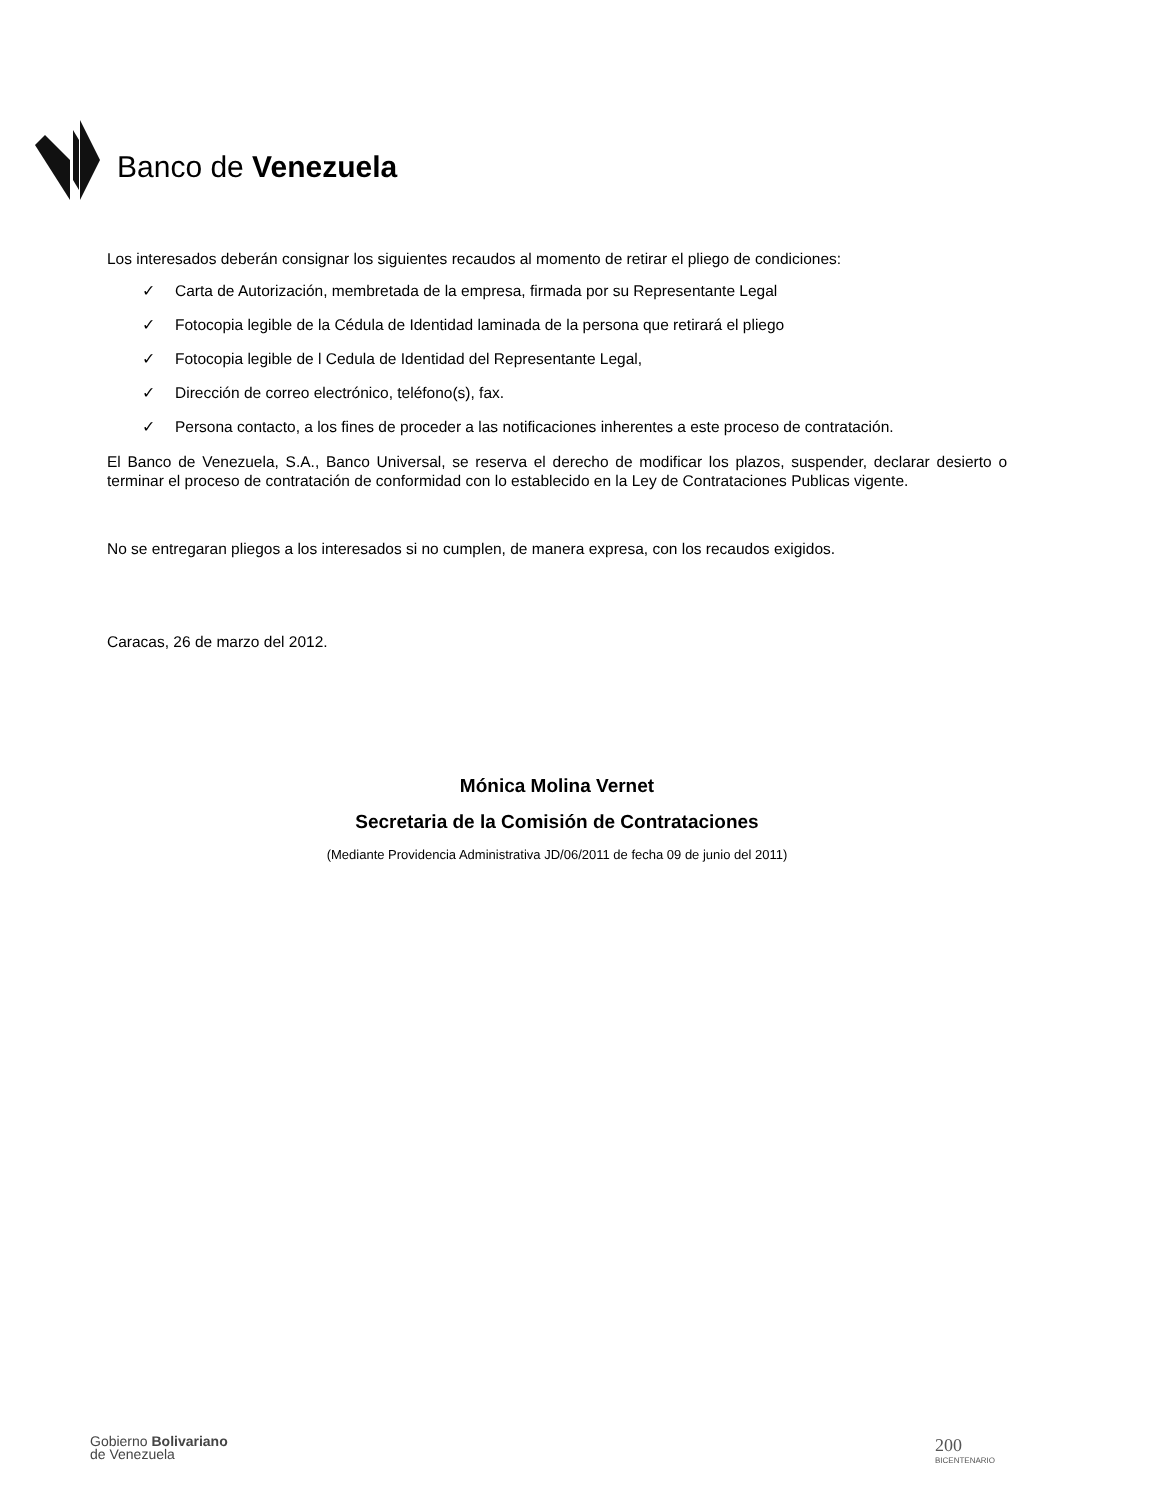Banco de Venezuela
Los interesados deberán consignar los siguientes recaudos al momento de retirar el pliego de condiciones:
✓ Carta de Autorización, membretada de la empresa, firmada por su Representante Legal
✓ Fotocopia legible de la Cédula de Identidad laminada de la persona que retirará el pliego
✓ Fotocopia legible de l Cedula de Identidad del Representante Legal,
✓ Dirección de correo electrónico, teléfono(s), fax.
✓ Persona contacto, a los fines de proceder a las notificaciones inherentes a este proceso de contratación.
El Banco de Venezuela, S.A., Banco Universal, se reserva el derecho de modificar los plazos, suspender, declarar desierto o terminar el proceso de contratación de conformidad con lo establecido en la Ley de Contrataciones Publicas vigente.
No se entregaran pliegos a los interesados si no cumplen, de manera expresa, con los recaudos exigidos.
Caracas, 26 de marzo del 2012.
Mónica Molina Vernet
Secretaria de la Comisión de Contrataciones
(Mediante Providencia Administrativa JD/06/2011 de fecha 09 de junio del 2011)
Gobierno Bolivariano
de Venezuela
200
BICENTENARIO